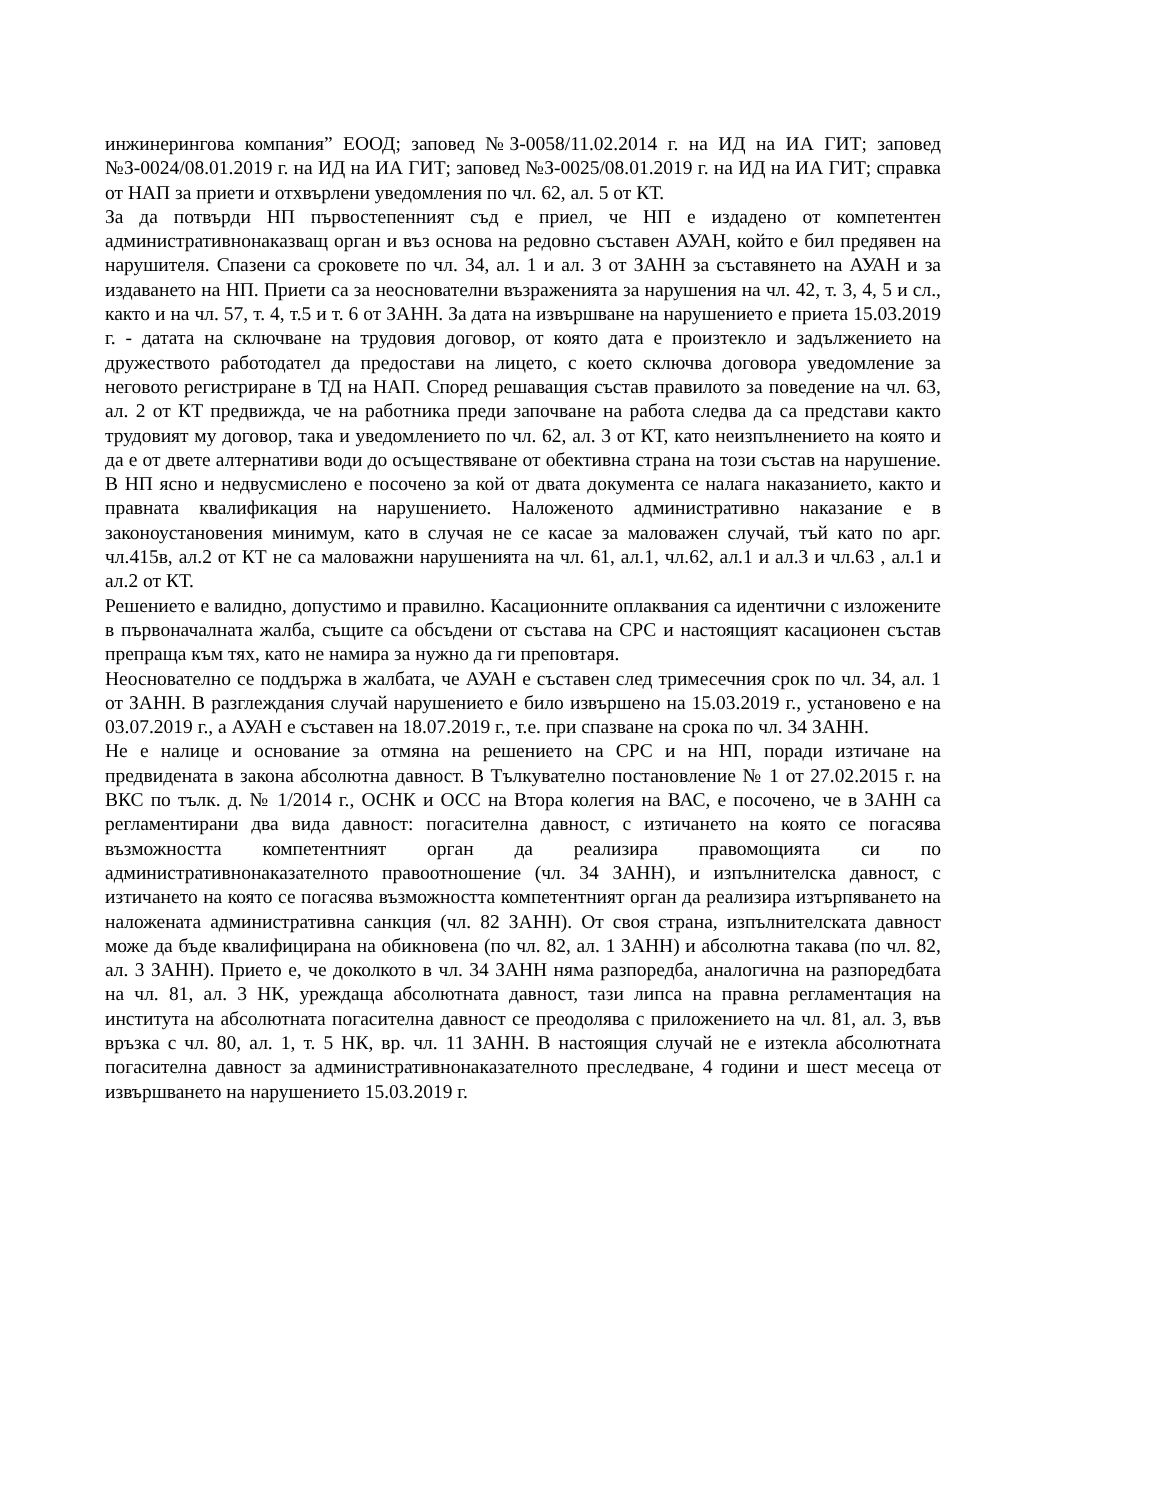инжинерингова компания” ЕООД; заповед №З-0058/11.02.2014 г. на ИД на ИА ГИТ; заповед №З-0024/08.01.2019 г. на ИД на ИА ГИТ; заповед №З-0025/08.01.2019 г. на ИД на ИА ГИТ; справка от НАП за приети и отхвърлени уведомления по чл. 62, ал. 5 от КТ.
За да потвърди НП първостепенният съд е приел, че НП е издадено от компетентен административнонаказващ орган и въз основа на редовно съставен АУАН, който е бил предявен на нарушителя. Спазени са сроковете по чл. 34, ал. 1 и ал. 3 от ЗАНН за съставянето на АУАН и за издаването на НП. Приети са за неоснователни възраженията за нарушения на чл. 42, т. 3, 4, 5 и сл., както и на чл. 57, т. 4, т.5 и т. 6 от ЗАНН. За дата на извършване на нарушението е приета 15.03.2019 г. - датата на сключване на трудовия договор, от която дата е произтекло и задължението на дружеството работодател да предостави на лицето, с което сключва договора уведомление за неговото регистриране в ТД на НАП. Според решаващия състав правилото за поведение на чл. 63, ал. 2 от КТ предвижда, че на работника преди започване на работа следва да са представи както трудовият му договор, така и уведомлението по чл. 62, ал. 3 от КТ, като неизпълнението на която и да е от двете алтернативи води до осъществяване от обективна страна на този състав на нарушение. В НП ясно и недвусмислено е посочено за кой от двата документа се налага наказанието, както и правната квалификация на нарушението. Наложеното административно наказание е в законоустановения минимум, като в случая не се касае за маловажен случай, тъй като по арг. чл.415в, ал.2 от КТ не са маловажни нарушенията на чл. 61, ал.1, чл.62, ал.1 и ал.3 и чл.63 , ал.1 и ал.2 от КТ.
Решението е валидно, допустимо и правилно. Касационните оплаквания са идентични с изложените в първоначалната жалба, същите са обсъдени от състава на СРС и настоящият касационен състав препраща към тях, като не намира за нужно да ги преповтаря.
Неоснователно се поддържа в жалбата, че АУАН е съставен след тримесечния срок по чл. 34, ал. 1 от ЗАНН. В разглеждания случай нарушението е било извършено на 15.03.2019 г., установено е на 03.07.2019 г., а АУАН е съставен на 18.07.2019 г., т.е. при спазване на срока по чл. 34 ЗАНН.
Не е налице и основание за отмяна на решението на СРС и на НП, поради изтичане на предвидената в закона абсолютна давност. В Тълкувателно постановление № 1 от 27.02.2015 г. на ВКС по тълк. д. № 1/2014 г., ОСНК и ОСС на Втора колегия на ВАС, е посочено, че в ЗАНН са регламентирани два вида давност: погасителна давност, с изтичането на която се погасява възможността компетентният орган да реализира правомощията си по административнонаказателното правоотношение (чл. 34 ЗАНН), и изпълнителска давност, с изтичането на която се погасява възможността компетентният орган да реализира изтърпяването на наложената административна санкция (чл. 82 ЗАНН). От своя страна, изпълнителската давност може да бъде квалифицирана на обикновена (по чл. 82, ал. 1 ЗАНН) и абсолютна такава (по чл. 82, ал. 3 ЗАНН). Прието е, че доколкото в чл. 34 ЗАНН няма разпоредба, аналогична на разпоредбата на чл. 81, ал. 3 НК, уреждаща абсолютната давност, тази липса на правна регламентация на института на абсолютната погасителна давност се преодолява с приложението на чл. 81, ал. 3, във връзка с чл. 80, ал. 1, т. 5 НК, вр. чл. 11 ЗАНН. В настоящия случай не е изтекла абсолютната погасителна давност за административнонаказателното преследване, 4 години и шест месеца от извършването на нарушението 15.03.2019 г.